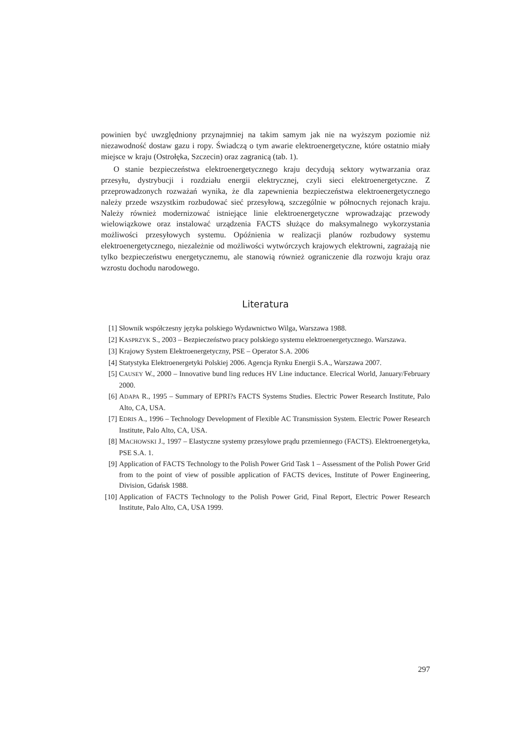powinien być uwzględniony przynajmniej na takim samym jak nie na wyższym poziomie niż niezawodność dostaw gazu i ropy. Świadczą o tym awarie elektroenergetyczne, które ostatnio miały miejsce w kraju (Ostrołęka, Szczecin) oraz zagranicą (tab. 1).
O stanie bezpieczeństwa elektroenergetycznego kraju decydują sektory wytwarzania oraz przesyłu, dystrybucji i rozdziału energii elektrycznej, czyli sieci elektroenergetyczne. Z przeprowadzonych rozważań wynika, że dla zapewnienia bezpieczeństwa elektroenergetycznego należy przede wszystkim rozbudować sieć przesyłową, szczególnie w północnych rejonach kraju. Należy również modernizować istniejące linie elektroenergetyczne wprowadzając przewody wielowiązkowe oraz instalować urządzenia FACTS służące do maksymalnego wykorzystania możliwości przesyłowych systemu. Opóźnienia w realizacji planów rozbudowy systemu elektroenergetycznego, niezależnie od możliwości wytwórczych krajowych elektrowni, zagrażają nie tylko bezpieczeństwu energetycznemu, ale stanowią również ograniczenie dla rozwoju kraju oraz wzrostu dochodu narodowego.
Literatura
[1] Słownik współczesny języka polskiego Wydawnictwo Wilga, Warszawa 1988.
[2] KASPRZYK S., 2003 – Bezpieczeństwo pracy polskiego systemu elektroenergetycznego. Warszawa.
[3] Krajowy System Elektroenergetyczny, PSE – Operator S.A. 2006
[4] Statystyka Elektroenergetyki Polskiej 2006. Agencja Rynku Energii S.A., Warszawa 2007.
[5] CAUSEY W., 2000 – Innovative bund ling reduces HV Line inductance. Elecrical World, January/February 2000.
[6] ADAPA R., 1995 – Summary of EPRI?s FACTS Systems Studies. Electric Power Research Institute, Palo Alto, CA, USA.
[7] EDRIS A., 1996 – Technology Development of Flexible AC Transmission System. Electric Power Research Institute, Palo Alto, CA, USA.
[8] MACHOWSKI J., 1997 – Elastyczne systemy przesyłowe prądu przemiennego (FACTS). Elektroenergetyka, PSE S.A. 1.
[9] Application of FACTS Technology to the Polish Power Grid Task 1 – Assessment of the Polish Power Grid from to the point of view of possible application of FACTS devices, Institute of Power Engineering, Division, Gdańsk 1988.
[10] Application of FACTS Technology to the Polish Power Grid, Final Report, Electric Power Research Institute, Palo Alto, CA, USA 1999.
297